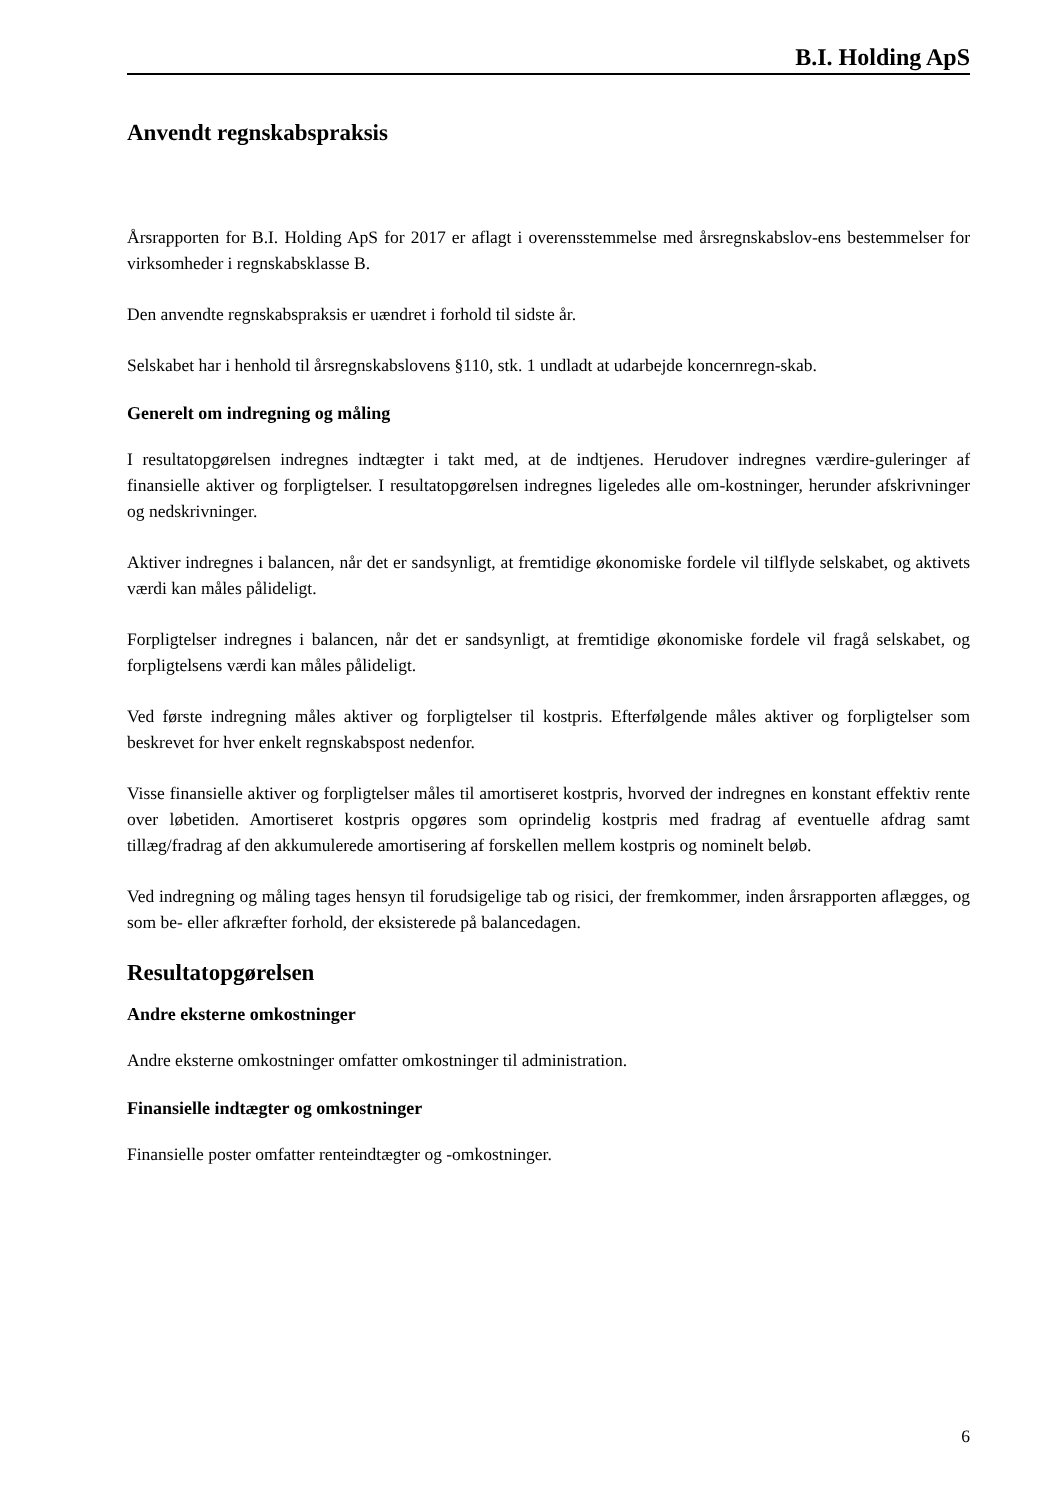B.I. Holding ApS
Anvendt regnskabspraksis
Årsrapporten for B.I. Holding ApS for 2017 er aflagt i overensstemmelse med årsregnskabslov-ens bestemmelser for virksomheder i regnskabsklasse B.
Den anvendte regnskabspraksis er uændret i forhold til sidste år.
Selskabet har i henhold til årsregnskabslovens §110, stk. 1 undladt at udarbejde koncernregn-skab.
Generelt om indregning og måling
I resultatopgørelsen indregnes indtægter i takt med, at de indtjenes. Herudover indregnes værdire-guleringer af finansielle aktiver og forpligtelser. I resultatopgørelsen indregnes ligeledes alle om-kostninger, herunder afskrivninger og nedskrivninger.
Aktiver indregnes i balancen, når det er sandsynligt, at fremtidige økonomiske fordele vil tilflyde selskabet, og aktivets værdi kan måles pålideligt.
Forpligtelser indregnes i balancen, når det er sandsynligt, at fremtidige økonomiske fordele vil fragå selskabet, og forpligtelsens værdi kan måles pålideligt.
Ved første indregning måles aktiver og forpligtelser til kostpris. Efterfølgende måles aktiver og forpligtelser som beskrevet for hver enkelt regnskabspost nedenfor.
Visse finansielle aktiver og forpligtelser måles til amortiseret kostpris, hvorved der indregnes en konstant effektiv rente over løbetiden. Amortiseret kostpris opgøres som oprindelig kostpris med fradrag af eventuelle afdrag samt tillæg/fradrag af den akkumulerede amortisering af forskellen mellem kostpris og nominelt beløb.
Ved indregning og måling tages hensyn til forudsigelige tab og risici, der fremkommer, inden årsrapporten aflægges, og som be- eller afkræfter forhold, der eksisterede på balancedagen.
Resultatopgørelsen
Andre eksterne omkostninger
Andre eksterne omkostninger omfatter omkostninger til administration.
Finansielle indtægter og omkostninger
Finansielle poster omfatter renteindtægter og -omkostninger.
6